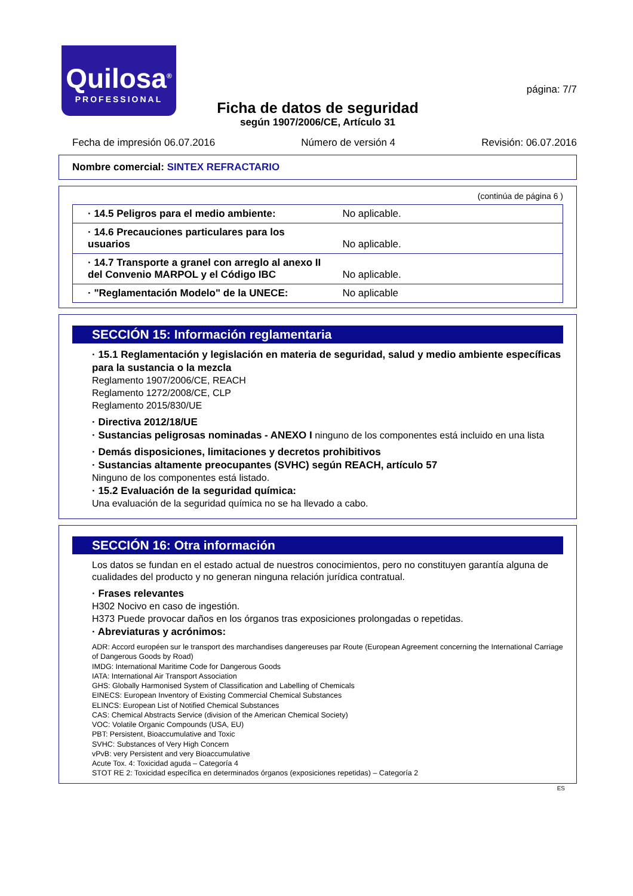Quilosa<sup>®</sup>
PROFESSIONAL
página: 7/7
Ficha de datos de seguridad
según 1907/2006/CE, Artículo 31
Fecha de impresión 06.07.2016 Número de versión 4 Revisión: 06.07.2016
Nombre comercial: SINTEX REFRACTARIO
(continúa de página 6 )
| · 14.5 Peligros para el medio ambiente: | No aplicable. |
| · 14.6 Precauciones particulares para los usuarios | No aplicable. |
| · 14.7 Transporte a granel con arreglo al anexo II del Convenio MARPOL y el Código IBC | No aplicable. |
| · "Reglamentación Modelo" de la UNECE: | No aplicable |
SECCIÓN 15: Información reglamentaria
· 15.1 Reglamentación y legislación en materia de seguridad, salud y medio ambiente específicas para la sustancia o la mezcla
Reglamento 1907/2006/CE, REACH
Reglamento 1272/2008/CE, CLP
Reglamento 2015/830/UE
· Directiva 2012/18/UE
· Sustancias peligrosas nominadas - ANEXO I ninguno de los componentes está incluido en una lista
· Demás disposiciones, limitaciones y decretos prohibitivos
· Sustancias altamente preocupantes (SVHC) según REACH, artículo 57
Ninguno de los componentes está listado.
· 15.2 Evaluación de la seguridad química:
Una evaluación de la seguridad química no se ha llevado a cabo.
SECCIÓN 16: Otra información
Los datos se fundan en el estado actual de nuestros conocimientos, pero no constituyen garantía alguna de cualidades del producto y no generan ninguna relación jurídica contratual.
· Frases relevantes
H302 Nocivo en caso de ingestión.
H373 Puede provocar daños en los órganos tras exposiciones prolongadas o repetidas.
· Abreviaturas y acrónimos:
ADR: Accord européen sur le transport des marchandises dangereuses par Route (European Agreement concerning the International Carriage of Dangerous Goods by Road)
IMDG: International Maritime Code for Dangerous Goods
IATA: International Air Transport Association
GHS: Globally Harmonised System of Classification and Labelling of Chemicals
EINECS: European Inventory of Existing Commercial Chemical Substances
ELINCS: European List of Notified Chemical Substances
CAS: Chemical Abstracts Service (division of the American Chemical Society)
VOC: Volatile Organic Compounds (USA, EU)
PBT: Persistent, Bioaccumulative and Toxic
SVHC: Substances of Very High Concern
vPvB: very Persistent and very Bioaccumulative
Acute Tox. 4: Toxicidad aguda – Categoría 4
STOT RE 2: Toxicidad específica en determinados órganos (exposiciones repetidas) – Categoría 2
ES